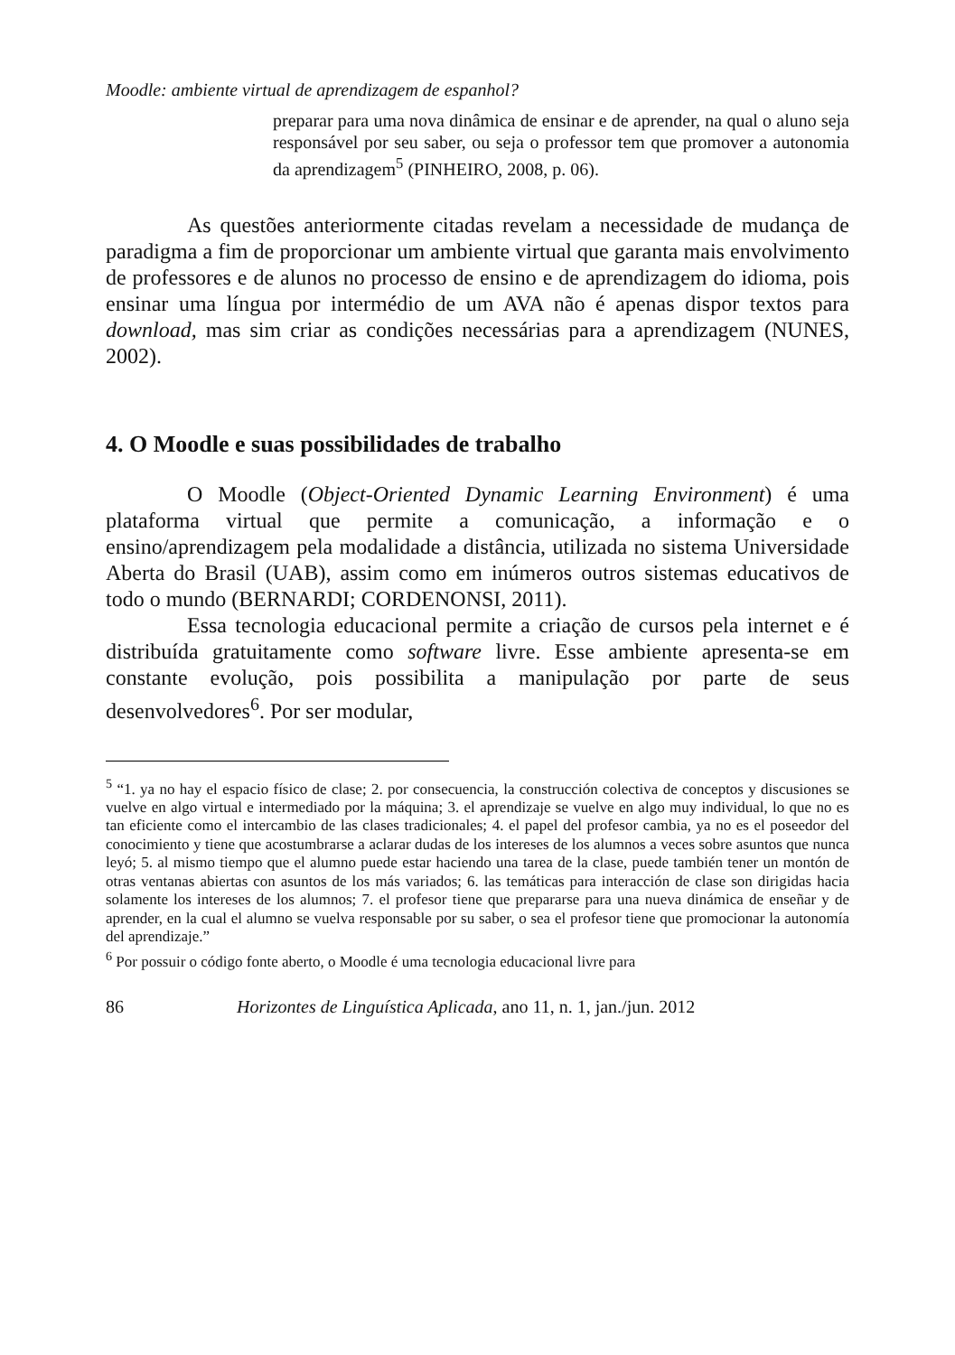Moodle: ambiente virtual de aprendizagem de espanhol?
preparar para uma nova dinâmica de ensinar e de aprender, na qual o aluno seja responsável por seu saber, ou seja o professor tem que promover a autonomia da aprendizagem<sup>5</sup> (PINHEIRO, 2008, p. 06).
As questões anteriormente citadas revelam a necessidade de mudança de paradigma a fim de proporcionar um ambiente virtual que garanta mais envolvimento de professores e de alunos no processo de ensino e de aprendizagem do idioma, pois ensinar uma língua por intermédio de um AVA não é apenas dispor textos para download, mas sim criar as condições necessárias para a aprendizagem (NUNES, 2002).
4. O Moodle e suas possibilidades de trabalho
O Moodle (Object-Oriented Dynamic Learning Environment) é uma plataforma virtual que permite a comunicação, a informação e o ensino/aprendizagem pela modalidade a distância, utilizada no sistema Universidade Aberta do Brasil (UAB), assim como em inúmeros outros sistemas educativos de todo o mundo (BERNARDI; CORDENONSI, 2011).
Essa tecnologia educacional permite a criação de cursos pela internet e é distribuída gratuitamente como software livre. Esse ambiente apresenta-se em constante evolução, pois possibilita a manipulação por parte de seus desenvolvedores<sup>6</sup>. Por ser modular,
<sup>5</sup> “1. ya no hay el espacio físico de clase; 2. por consecuencia, la construcción colectiva de conceptos y discusiones se vuelve en algo virtual e intermediado por la máquina; 3. el aprendizaje se vuelve en algo muy individual, lo que no es tan eficiente como el intercambio de las clases tradicionales; 4. el papel del profesor cambia, ya no es el poseedor del conocimiento y tiene que acostumbrarse a aclarar dudas de los intereses de los alumnos a veces sobre asuntos que nunca leyó; 5. al mismo tiempo que el alumno puede estar haciendo una tarea de la clase, puede también tener un montón de otras ventanas abiertas con asuntos de los más variados; 6. las temáticas para interacción de clase son dirigidas hacia solamente los intereses de los alumnos; 7. el profesor tiene que prepararse para una nueva dinámica de enseñar y de aprender, en la cual el alumno se vuelva responsable por su saber, o sea el profesor tiene que promocionar la autonomía del aprendizaje.”
<sup>6</sup> Por possuir o código fonte aberto, o Moodle é uma tecnologia educacional livre para
86 Horizontes de Linguística Aplicada, ano 11, n. 1, jan./jun. 2012